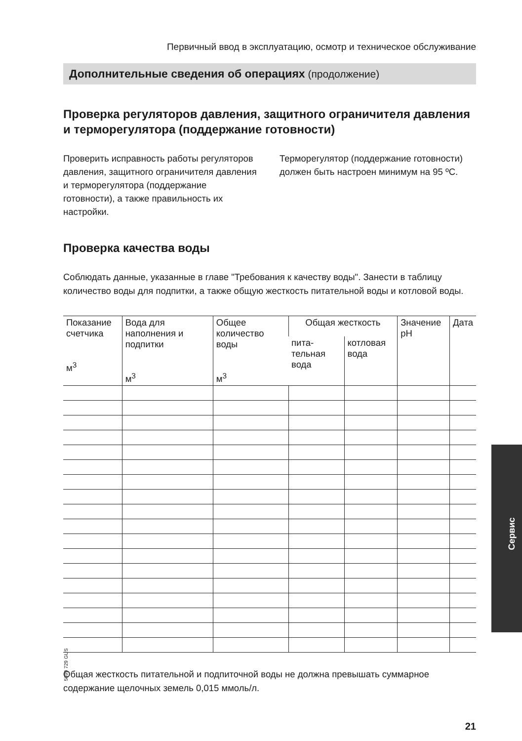Первичный ввод в эксплуатацию, осмотр и техническое обслуживание
Дополнительные сведения об операциях (продолжение)
Проверка регуляторов давления, защитного ограничителя давления и терморегулятора (поддержание готовности)
Проверить исправность работы регу­ляторов давления, защитного ограни­чителя давления и терморегулятора (поддержание готовности), а также правильность их настройки.
Терморегулятор (поддержание готов­ности) должен быть настроен мини­мум на 95 ºC.
Проверка качества воды
Соблюдать данные, указанные в главе "Требования к качеству воды". Занести в таблицу количество воды для подпитки, а также общую жесткость питательной воды и котловой воды.
| Показа­ние счет­чика м<sup>3</sup> | Вода для наполнения и подпитки м<sup>3</sup> | Общее количество воды м<sup>3</sup> | Общая жесткость | | Значение pH | Дата |
| --- | --- | --- | --- | --- | --- | --- |
| | | | пита­тельная вода | котловая вода | | |
Общая жесткость питательной и подпиточной воды не должна превышать сум­марное содержание щелочных земель 0,015 ммоль/л.
21
5699 729 GUS
Сервис